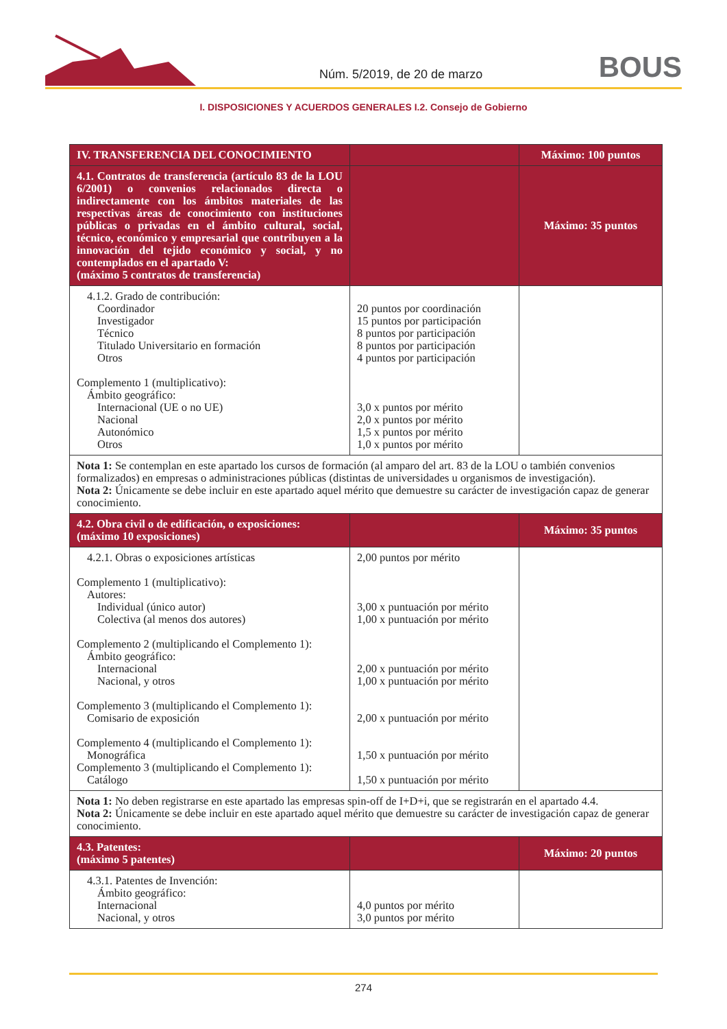Núm. 5/2019, de 20 de marzo BOUS
I. DISPOSICIONES Y ACUERDOS GENERALES I.2. Consejo de Gobierno
| IV. TRANSFERENCIA DEL CONOCIMIENTO | | Máximo: 100 puntos |
| 4.1. Contratos de transferencia (artículo 83 de la LOU 6/2001) o convenios relacionados directa o indirectamente con los ámbitos materiales de las respectivas áreas de conocimiento con instituciones públicas o privadas en el ámbito cultural, social, técnico, económico y empresarial que contribuyen a la innovación del tejido económico y social, y no contemplados en el apartado V: (máximo 5 contratos de transferencia) | | Máximo: 35 puntos |
| 4.1.2. Grado de contribución: Coordinador Investigador Técnico Titulado Universitario en formación Otros Complemento 1 (multiplicativo): Ámbito geográfico: Internacional (UE o no UE) Nacional Autonómico Otros | 20 puntos por coordinación 15 puntos por participación 8 puntos por participación 8 puntos por participación 4 puntos por participación 3,0 x puntos por mérito 2,0 x puntos por mérito 1,5 x puntos por mérito 1,0 x puntos por mérito | |
| Nota 1: Se contemplan en este apartado los cursos de formación (al amparo del art. 83 de la LOU o también convenios formalizados) en empresas o administraciones públicas (distintas de universidades u organismos de investigación). Nota 2: Únicamente se debe incluir en este apartado aquel mérito que demuestre su carácter de investigación capaz de generar conocimiento. | | |
| 4.2. Obra civil o de edificación, o exposiciones: (máximo 10 exposiciones) | | Máximo: 35 puntos |
| 4.2.1. Obras o exposiciones artísticas Complemento 1 (multiplicativo): Autores: Individual (único autor) Colectiva (al menos dos autores) Complemento 2 (multiplicando el Complemento 1): Ámbito geográfico: Internacional Nacional, y otros Complemento 3 (multiplicando el Complemento 1): Comisario de exposición Complemento 4 (multiplicando el Complemento 1): Monográfica Complemento 3 (multiplicando el Complemento 1): Catálogo | 2,00 puntos por mérito 3,00 x puntuación por mérito 1,00 x puntuación por mérito 2,00 x puntuación por mérito 1,00 x puntuación por mérito 2,00 x puntuación por mérito 1,50 x puntuación por mérito 1,50 x puntuación por mérito | |
| Nota 1: No deben registrarse en este apartado las empresas spin-off de I+D+i, que se registrarán en el apartado 4.4. Nota 2: Únicamente se debe incluir en este apartado aquel mérito que demuestre su carácter de investigación capaz de generar conocimiento. | | |
| 4.3. Patentes: (máximo 5 patentes) | | Máximo: 20 puntos |
| 4.3.1. Patentes de Invención: Ámbito geográfico: Internacional Nacional, y otros | 4,0 puntos por mérito 3,0 puntos por mérito | |
274